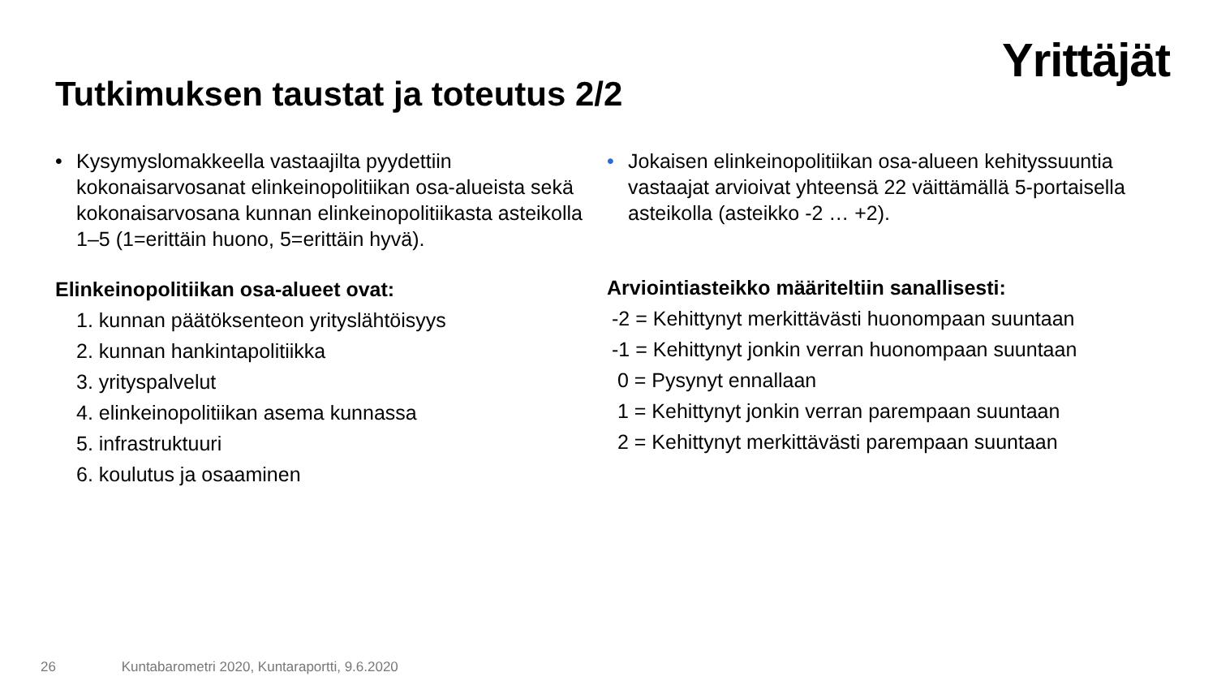Yrittäjät
Tutkimuksen taustat ja toteutus 2/2
• Kysymyslomakkeella vastaajilta pyydettiin kokonaisarvosanat elinkeinopolitiikan osa-alueista sekä kokonaisarvosana kunnan elinkeinopolitiikasta asteikolla 1–5 (1=erittäin huono, 5=erittäin hyvä).
Elinkeinopolitiikan osa-alueet ovat:
1. kunnan päätöksenteon yrityslähtöisyys
2. kunnan hankintapolitiikka
3. yrityspalvelut
4. elinkeinopolitiikan asema kunnassa
5. infrastruktuuri
6. koulutus ja osaaminen
• Jokaisen elinkeinopolitiikan osa-alueen kehityssuuntia vastaajat arvioivat yhteensä 22 väittämällä 5-portaisella asteikolla (asteikko -2 … +2).
Arviointiasteikko määriteltiin sanallisesti:
-2 = Kehittynyt merkittävästi huonompaan suuntaan
-1 = Kehittynyt jonkin verran huonompaan suuntaan
0 = Pysynyt ennallaan
1 = Kehittynyt jonkin verran parempaan suuntaan
2 = Kehittynyt merkittävästi parempaan suuntaan
26 Kuntabarometri 2020, Kuntaraportti, 9.6.2020